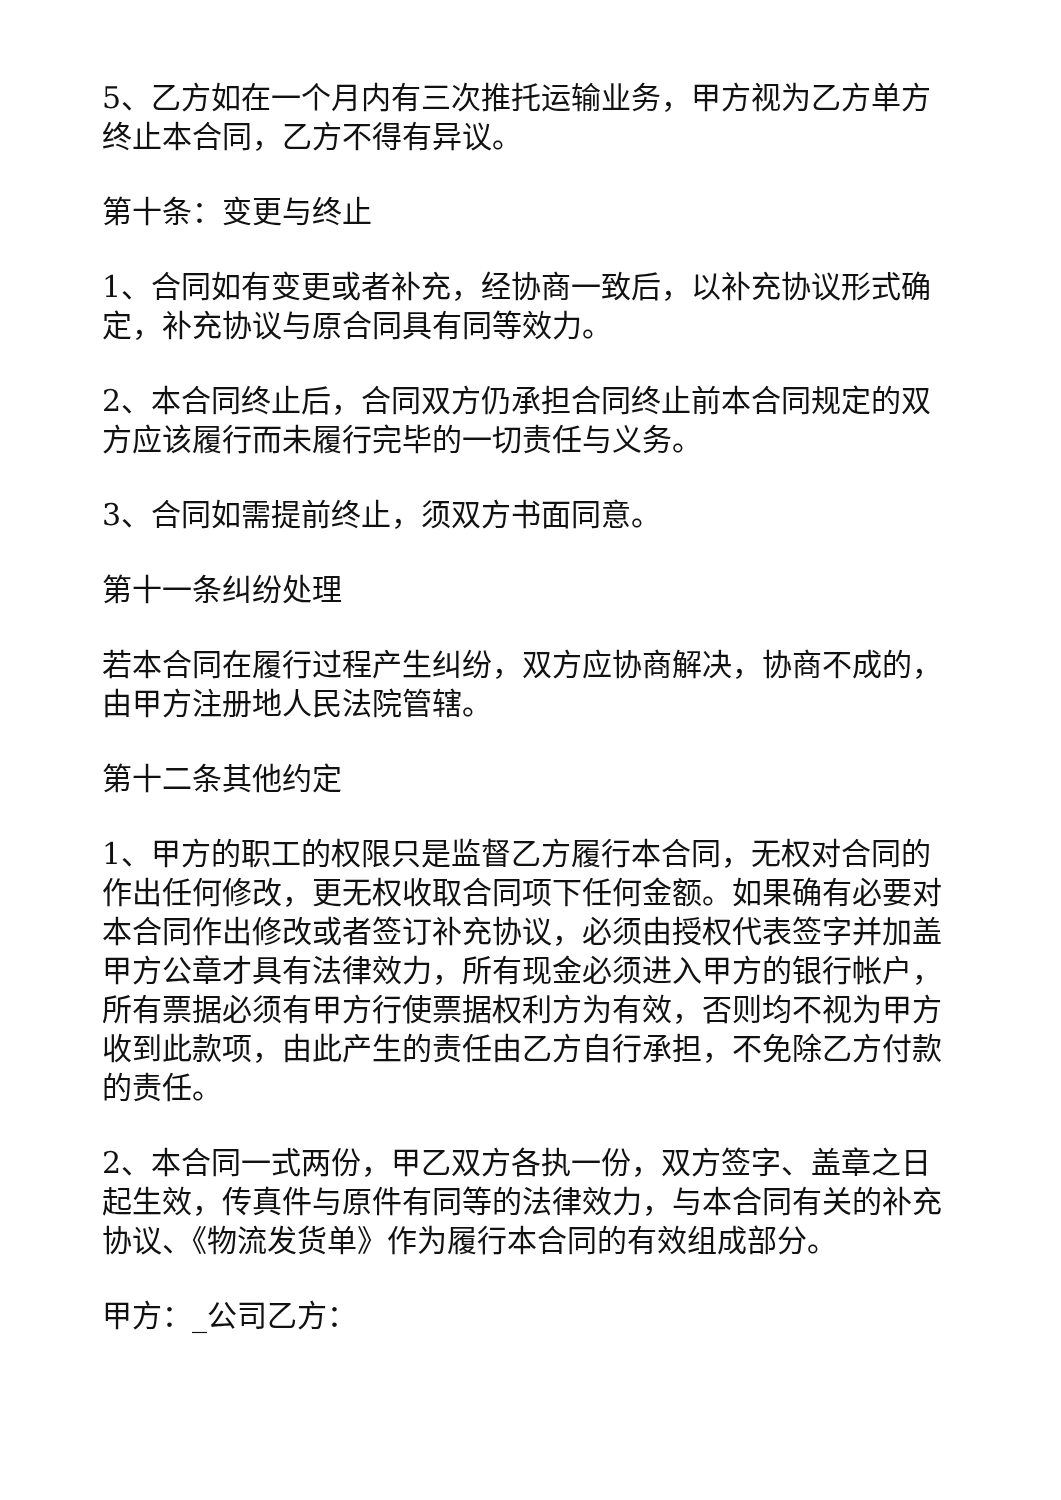5、乙方如在一个月内有三次推托运输业务，甲方视为乙方单方终止本合同，乙方不得有异议。
第十条：变更与终止
1、合同如有变更或者补充，经协商一致后，以补充协议形式确定，补充协议与原合同具有同等效力。
2、本合同终止后，合同双方仍承担合同终止前本合同规定的双方应该履行而未履行完毕的一切责任与义务。
3、合同如需提前终止，须双方书面同意。
第十一条纠纷处理
若本合同在履行过程产生纠纷，双方应协商解决，协商不成的，由甲方注册地人民法院管辖。
第十二条其他约定
1、甲方的职工的权限只是监督乙方履行本合同，无权对合同的作出任何修改，更无权收取合同项下任何金额。如果确有必要对本合同作出修改或者签订补充协议，必须由授权代表签字并加盖甲方公章才具有法律效力，所有现金必须进入甲方的银行帐户，所有票据必须有甲方行使票据权利方为有效，否则均不视为甲方收到此款项，由此产生的责任由乙方自行承担，不免除乙方付款的责任。
2、本合同一式两份，甲乙双方各执一份，双方签字、盖章之日起生效，传真件与原件有同等的法律效力，与本合同有关的补充协议、《物流发货单》作为履行本合同的有效组成部分。
甲方：_公司乙方：